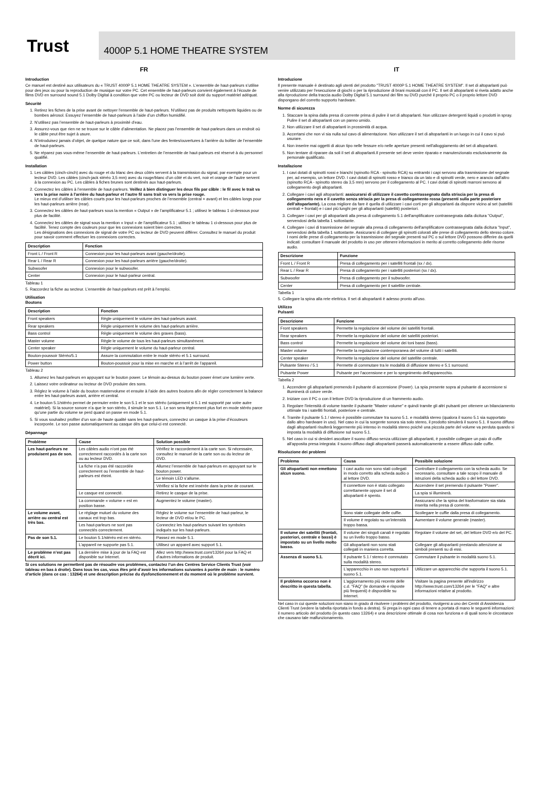Trust
4000P 5.1 HOME THEATRE SYSTEM
FR
Introduction
Ce manuel est destiné aux utilisateurs du « TRUST 4000P 5.1 HOME THEATRE SYSTEM ». L’ensemble de haut-parleurs s’utilise pour des jeux ou pour la reproduction de musique sur votre PC. Cet ensemble de haut-parleurs convient également à l’écoute de films DVD en surround sound 5.1 Dolby Digital à condition que votre PC ou lecteur de DVD soit doté du support matériel adéquat.
Sécurité
1. Retirez les fiches de la prise avant de nettoyer l’ensemble de haut-parleurs. N’utilisez pas de produits nettoyants liquides ou de bombes aérosol. Essuyez l’ensemble de haut-parleurs à l’aide d’un chiffon humidifié.
2. N’utilisez pas l’ensemble de haut-parleurs à proximité d’eau.
3. Assurez-vous que rien ne se trouve sur le câble d’alimentation. Ne placez pas l’ensemble de haut-parleurs dans un endroit où le câble peut être sujet à usure.
4. N’introduisez jamais d’objet, de quelque nature que ce soit, dans l’une des fentes/ouvertures à l’arrière du boîtier de l’ensemble de haut-parleurs.
5. Ne réparez pas vous-même l’ensemble de haut-parleurs. L’entretien de l’ensemble de haut-parleurs est réservé à du personnel qualifié.
Installation
1. Les câbles (cinch-cinch) avec du rouge et du blanc des deux côtés servent à la transmission du signal, par exemple pour un lecteur DVD. Les câbles (cinch-jack stéréo 3,5 mm) avec du rouge/blanc d’un côté et du vert, noir et orange de l’autre servent à la connexion au PC. Les câbles à fiches brunes sont destinés aux haut-parleurs.
2. Connectez les câbles à l’ensemble de haut-parleurs. Veillez à bien distinguer les deux fils par câble : le fil avec le trait va vers la prise noire à l’arrière du haut-parleur et l’autre fil sans trait va vers la prise rouge.
Le mieux est d’utiliser les câbles courts pour les haut-parleurs proches de l’ensemble (central + avant) et les câbles longs pour les haut-parleurs arrière (rear).
3. Connectez les câbles de haut-parleurs sous la mention « Output » de l’amplificateur 5.1 ; utilisez le tableau 1 ci-dessous pour plus de facilité.
4. Connectez les câbles de signal sous la mention « Input » de l’amplificateur 5.1 ; utilisez le tableau 1 ci-dessous pour plus de facilité. Tenez compte des couleurs pour que les connexions soient bien correctes.
Les désignations des connexions de signal de votre PC ou lecteur de DVD peuvent différer. Consultez le manuel du produit pour savoir comment effectuer les connexions correctes.
| Description | Fonction |
| --- | --- |
| Front L / Front R | Connexion pour les haut-parleurs avant (gauche/droite). |
| Rear L / Rear R | Connexion pour les haut-parleurs arrière (gauche/droite). |
| Subwoofer | Connexion pour le subwoofer. |
| Center | Connexion pour le haut-parleur central. |
Tableau 1
5. Raccordez la fiche au secteur. L’ensemble de haut-parleurs est prêt à l’emploi.
Utilisation
Boutons
| Description | Fonction |
| --- | --- |
| Front speakers | Règle uniquement le volume des haut-parleurs avant. |
| Rear speakers | Règle uniquement le volume des haut-parleurs arrière. |
| Bass control | Règle uniquement le volume des graves (bass). |
| Master volume | Règle le volume de tous les haut-parleurs simultanément. |
| Center speaker | Règle uniquement le volume du haut-parleur central. |
| Bouton-poussoir Stéréo/5.1 | Assure la commutation entre le mode stéréo et 5.1 surround. |
| Power button | Bouton-poussoir pour la mise en marche et à l’arrêt de l’appareil. |
Tableau 2
1. Allumez les haut-parleurs en appuyant sur le bouton power. Le témoin au-dessus du bouton power émet une lumière verte.
2. Laissez votre ordinateur ou lecteur de DVD produire des sons.
3. Réglez le volume à l’aide du bouton mastervolume et ensuite à l’aide des autres boutons afin de régler correctement la balance entre les haut-parleurs avant, arrière et central.
4. Le bouton 5.1/stéréo permet de permuter entre le son 5.1 et le son stéréo (uniquement si 5.1 est supporté par votre autre matériel). Si la source sonore n’a que le son stéréo, il simule le son 5.1. Le son sera légèrement plus fort en mode stéréo parce qu’une partie du volume se perd quand on passe en mode 5.1.
5. Si vous souhaitez profiter d’un son de haute qualité sans les haut-parleurs, connectez un casque à la prise d’écouteurs incorporée. Le son passe automatiquement au casque dès que celui-ci est connecté.
Dépannage
| Problème | Cause | Solution possible |
| --- | --- | --- |
| Les haut-parleurs ne produisent pas de son. | Les câbles audio n’ont pas été correctement raccordés à la carte son ou au lecteur DVD. | Vérifiez le raccordement à la carte son. Si nécessaire, consultez le manuel de la carte son ou du lecteur de DVD. |
| | La fiche n’a pas été raccordée correctement ou l’ensemble de haut-parleurs est éteint. | Allumez l’ensemble de haut-parleurs en appuyant sur le bouton power. |
| | | Le témoin LED s’allume. |
| | | Vérifiez si la fiche est insérée dans la prise de courant. |
| | Le casque est connecté. | Retirez le casque de la prise. |
| | La commande « volume » est en position basse. | Augmentez le volume (master). |
| Le volume avant, arrière ou central est très bas. | Le réglage mutuel du volume des canaux est trop bas. | Réglez le volume sur l’ensemble de haut-parleur, le lecteur de DVD et/ou le PC. |
| | Les haut-parleurs ne sont pas connectés correctement. | Connectez les haut-parleurs suivant les symboles indiqués sur les haut-parleurs. |
| Pas de son 5.1. | Le bouton 5.1/stéréo est en stéréo. | Passez en mode 5.1. |
| | L’appareil ne supporte pas 5.1. | Utilisez un appareil avec support 5.1. |
| Le problème n’est pas décrit ici. | La dernière mise à jour de la FAQ est disponible sur Internet. | Allez vers http://www.trust.com/13264 pour la FAQ et d’autres informations de produit. |
Si ces solutions ne permettent pas de résoudre vos problèmes, contactez l’un des Centres Service Clients Trust (voir tableau en bas à droite). Dans tous les cas, vous êtes prié d’avoir les informations suivantes à portée de main : le numéro d’article (dans ce cas : 13264) et une description précise du dysfonctionnement et du moment où le problème survient.
IT
Introduzione
Il presente manuale è destinato agli utenti del prodotto "TRUST 4000P 5.1 HOME THEATRE SYSTEM". Il set di altoparlanti può venire utilizzato per l'esecuzione di giochi o per la riproduzione di brani musicali con il PC. Il set di altoparlanti si rivela adatto anche alla riproduzione della traccia audio Dolby Digital 5.1 surround dei film su DVD purché il proprio PC o il proprio lettore DVD dispongano del corretto supporto hardware.
Norme di sicurezza
1. Staccare la spina dalla presa di corrente prima di pulire il set di altoparlanti. Non utilizzare detergenti liquidi o prodotti in spray. Pulire il set di altoparlanti con un panno umido.
2. Non utilizzare il set di altoparlanti in prossimità di acqua.
3. Accertarsi che non vi sia nulla sul cavo di alimentazione. Non utilizzare il set di altoparlanti in un luogo in cui il cavo si può usurare.
4. Non inserire mai oggetti di alcun tipo nelle fessure e/o nelle aperture presenti nell'alloggiamento del set di altoparlanti.
5. Non tentare di riparare da soli il set di altoparlanti.Il presente set deve venire riparato e manutenzionato esclusivamente da personale qualificato.
Installazione
1. I cavi dotati di spinotti rossi e bianchi (spinotto RCA - spinotto RCA) su entrambi i capi servono alla trasmissione del segnale per, ad esempio, un lettore DVD. I cavi dotati di spinotti rosso e bianco da un lato e di spinotti verde, nero e arancio dall'altro (spinotto RCA - spinotto stereo da 3,5 mm) servono per il collegamento al PC. I cavi dotati di spinotti marroni servono al collegamento degli altoparlanti.
2. Collegare i cavi agli altoparlanti: assicurarsi di utilizzare il cavetto contrassegnato dalla striscia per la presa di collegamento nera e il cavetto senza striscia per la presa di collegamento rossa (presenti sulla parte posteriore dell'altoparlante). La cosa migliore da fare è quella di utilizzare i cavi corti per gli altoparlanti da disporre vicino al set (satelliti centrali + frontali) e i cavi più lunghi per gli altoparlanti (satelliti) posteriori.
3. Collegare i cavi per gli altoparlanti alla presa di collegamento 5.1 dell'amplificatore contrassegnata dalla dicitura "Output", servendosi della tabella 1 sottostante.
4. Collegare i cavi di trasmissione del segnale alla presa di collegamento dell'amplificatore contrassegnata dalla dicitura "Input", servendosi della tabella 1 sottostante. Assicurarsi di collegare gli spinotti colorati alle prese di collegamento dello stesso colore.
I nomi delle prese di collegamento per la trasmissione del segnale presenti sul PC o sul lettore DVD possono differire da quelli indicati: consultare il manuale del prodotto in uso per ottenere informazioni in merito al corretto collegamento delle risorse audio.
| Descrizione | Funzione |
| --- | --- |
| Front L / Front R | Presa di collegamento per i satelliti frontali (sx / dx). |
| Rear L / Rear R | Presa di collegamento per i satelliti posteriori (sx / dx). |
| Subwoofer | Presa di collegamento per il subwoofer. |
| Center | Presa di collegamento per il satellite centrale. |
Tabella 1
5. Collegare la spina alla rete elettrica. Il set di altoparlanti è adesso pronto all'uso.
Utilizzo
Pulsanti
| Descrizione | Funzione |
| --- | --- |
| Front speakers | Permette la regolazione del volume dei satelliti frontali. |
| Rear speakers | Permette la regolazione del volume dei satelliti posteriori. |
| Bass control | Permette la regolazione del volume dei toni bassi (bass). |
| Master volume | Permette la regolazione contemporanea del volume di tutti i satelliti. |
| Center speaker | Permette la regolazione del volume del satellite centrale. |
| Pulsante Stereo / 5.1 | Permette di commutare tra le modalità di diffusione stereo e 5.1 surround. |
| Pulsante Power | Pulsante per l'accensione e per lo spegnimento dell'apparecchio. |
Tabella 2
1. Accendere gli altoparlanti premendo il pulsante di accensione (Power). La spia presente sopra al pulsante di accensione si illuminerà di colore verde.
2. Iniziare con il PC o con il lettore DVD la riproduzione di un frammento audio.
3. Regolare l'intensità di volume tramite il pulsante "Master volume" e quindi tramite gli altri pulsanti per ottenere un bilanciamento ottimale tra i satelliti frontali, posteriore e centrale.
4. Tramite il pulsante 5.1 / stereo è possibile commutare tra suono 5.1. e modalità stereo (qualora il suono 5.1 sia supportato dallo altro hardware in uso). Nel caso in cui la sorgente sonora sia solo stereo, il prodotto simulerà il suono 5.1. Il suono diffuso dagli altoparlanti risulterà leggermente più intenso in modalità stereo poiché una piccola parte del volume va perduta quando si imposta la modalità di diffusione sul suono 5.1.
5. Nel caso in cui si desideri ascoltare il suono diffuso senza utilizzare gli altoparlanti, è possibile collegare un paio di cuffie all'apposita presa integrata: il suono diffuso dagli altoparlanti passerà automaticamente a essere diffuso dalle cuffie.
Risoluzione dei problemi
| Problema | Causa | Possibile soluzione |
| --- | --- | --- |
| Gli altoparlanti non emettono alcun suono. | I cavi audio non sono stati collegati in modo corretto alla scheda audio o al lettore DVD. | Controllare il collegamento con la scheda audio. Se necessario, consultare a tale scopo il manuale di istruzioni della scheda audio o del lettore DVD. |
| | Il connettore non è stato collegato correttamente oppure il set di altoparlanti è spento. | Accendere il set premendo il pulsante "Power". |
| | | La spia si illuminerà. |
| | | Assicurarsi che la spina del trasformatore sia stata inserita nella presa di corrente. |
| | Sono state collegate delle cuffie. | Scollegare le cuffie dalla presa di collegamento. |
| | Il volume è regolato su un'intensità troppo bassa. | Aumentare il volume generale (master). |
| Il volume dei satelliti (frontali, posteriori, centrale e bassi) è impostato su un livello molto basso. | Il volume dei singoli canali è regolato su un livello troppo basso. | Regolare il volume del set, del lettore DVD e/o del PC. |
| | Gli altoparlanti non sono stati collegati in maniera corretta. | Collegare gli altoparlanti prestando attenzione ai simboli presenti su di essi. |
| Assenza di suono 5.1. | Il pulsante 5.1 / stereo è commutato sulla modalità stereo. | Commutare il pulsante in modalità suono 5.1. |
| | L'apparecchio in uso non supporta il suono 5.1. | Utilizzare un apparecchio che supporta il suono 5.1. |
| Il problema occorso non è descritto in questa tabella. | L'aggiornamento più recente delle c.d. "FAQ" (le domande e risposte più frequenti) è disponibile su Internet. | Visitare la pagina presente all'indirizzo http://www.trust.com/13264 per le "FAQ" e altre informazioni relative al prodotto. |
Nel caso in cui queste soluzioni non siano in grado di risolvere i problemi del prodotto, rivolgersi a uno dei Centri di Assistenza Clienti Trust (vedere la tabella riportata in fondo a destra). Si prega in ogni caso di tenere a portata di mano le seguenti informazioni: il numero articolo del prodotto (in questo caso 13264) e una descrizione ottimale di cosa non funziona e di quali sono le circostanze che causano tale malfunzionamento.